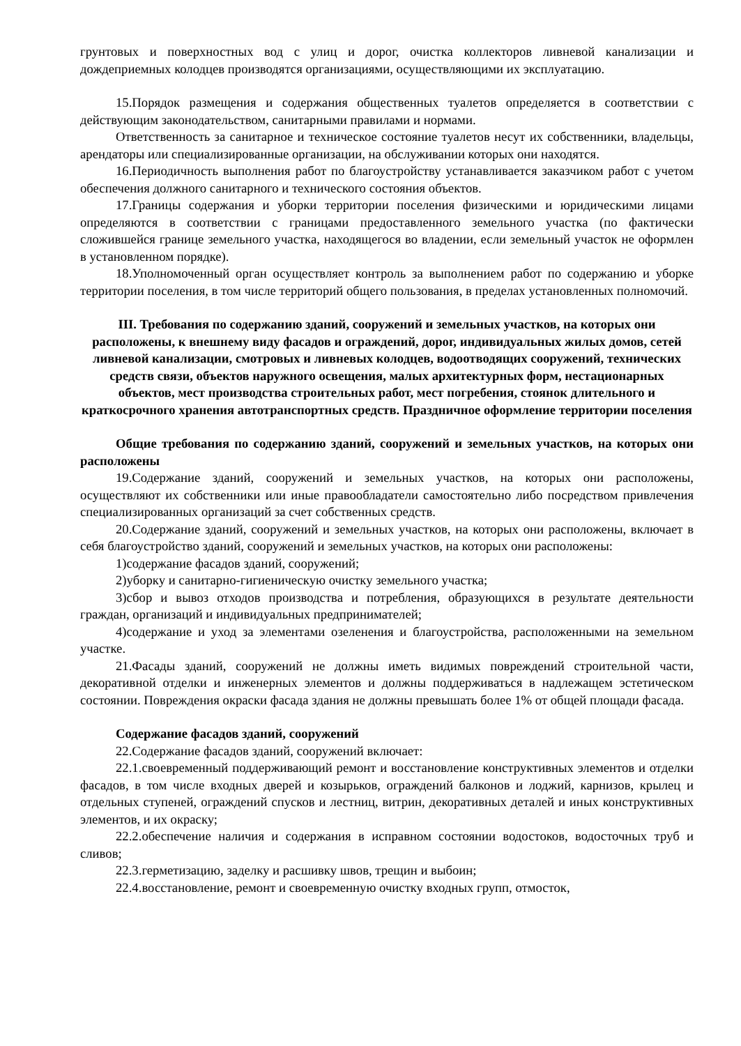грунтовых и поверхностных вод с улиц и дорог, очистка коллекторов ливневой канализации и дождеприемных колодцев производятся организациями, осуществляющими их эксплуатацию.
15.Порядок размещения и содержания общественных туалетов определяется в соответствии с действующим законодательством, санитарными правилами и нормами.
Ответственность за санитарное и техническое состояние туалетов несут их собственники, владельцы, арендаторы или специализированные организации, на обслуживании которых они находятся.
16.Периодичность выполнения работ по благоустройству устанавливается заказчиком работ с учетом обеспечения должного санитарного и технического состояния объектов.
17.Границы содержания и уборки территории поселения физическими и юридическими лицами определяются в соответствии с границами предоставленного земельного участка (по фактически сложившейся границе земельного участка, находящегося во владении, если земельный участок не оформлен в установленном порядке).
18.Уполномоченный орган осуществляет контроль за выполнением работ по содержанию и уборке территории поселения, в том числе территорий общего пользования, в пределах установленных полномочий.
III. Требования по содержанию зданий, сооружений и земельных участков, на которых они расположены, к внешнему виду фасадов и ограждений, дорог, индивидуальных жилых домов, сетей ливневой канализации, смотровых и ливневых колодцев, водоотводящих сооружений, технических средств связи, объектов наружного освещения, малых архитектурных форм, нестационарных объектов, мест производства строительных работ, мест погребения, стоянок длительного и краткосрочного хранения автотранспортных средств. Праздничное оформление территории поселения
Общие требования по содержанию зданий, сооружений и земельных участков, на которых они расположены
19.Содержание зданий, сооружений и земельных участков, на которых они расположены, осуществляют их собственники или иные правообладатели самостоятельно либо посредством привлечения специализированных организаций за счет собственных средств.
20.Содержание зданий, сооружений и земельных участков, на которых они расположены, включает в себя благоустройство зданий, сооружений и земельных участков, на которых они расположены:
1)содержание фасадов зданий, сооружений;
2)уборку и санитарно-гигиеническую очистку земельного участка;
3)сбор и вывоз отходов производства и потребления, образующихся в результате деятельности граждан, организаций и индивидуальных предпринимателей;
4)содержание и уход за элементами озеленения и благоустройства, расположенными на земельном участке.
21.Фасады зданий, сооружений не должны иметь видимых повреждений строительной части, декоративной отделки и инженерных элементов и должны поддерживаться в надлежащем эстетическом состоянии. Повреждения окраски фасада здания не должны превышать более 1% от общей площади фасада.
Содержание фасадов зданий, сооружений
22.Содержание фасадов зданий, сооружений включает:
22.1.своевременный поддерживающий ремонт и восстановление конструктивных элементов и отделки фасадов, в том числе входных дверей и козырьков, ограждений балконов и лоджий, карнизов, крылец и отдельных ступеней, ограждений спусков и лестниц, витрин, декоративных деталей и иных конструктивных элементов, и их окраску;
22.2.обеспечение наличия и содержания в исправном состоянии водостоков, водосточных труб и сливов;
22.3.герметизацию, заделку и расшивку швов, трещин и выбоин;
22.4.восстановление, ремонт и своевременную очистку входных групп, отмосток,